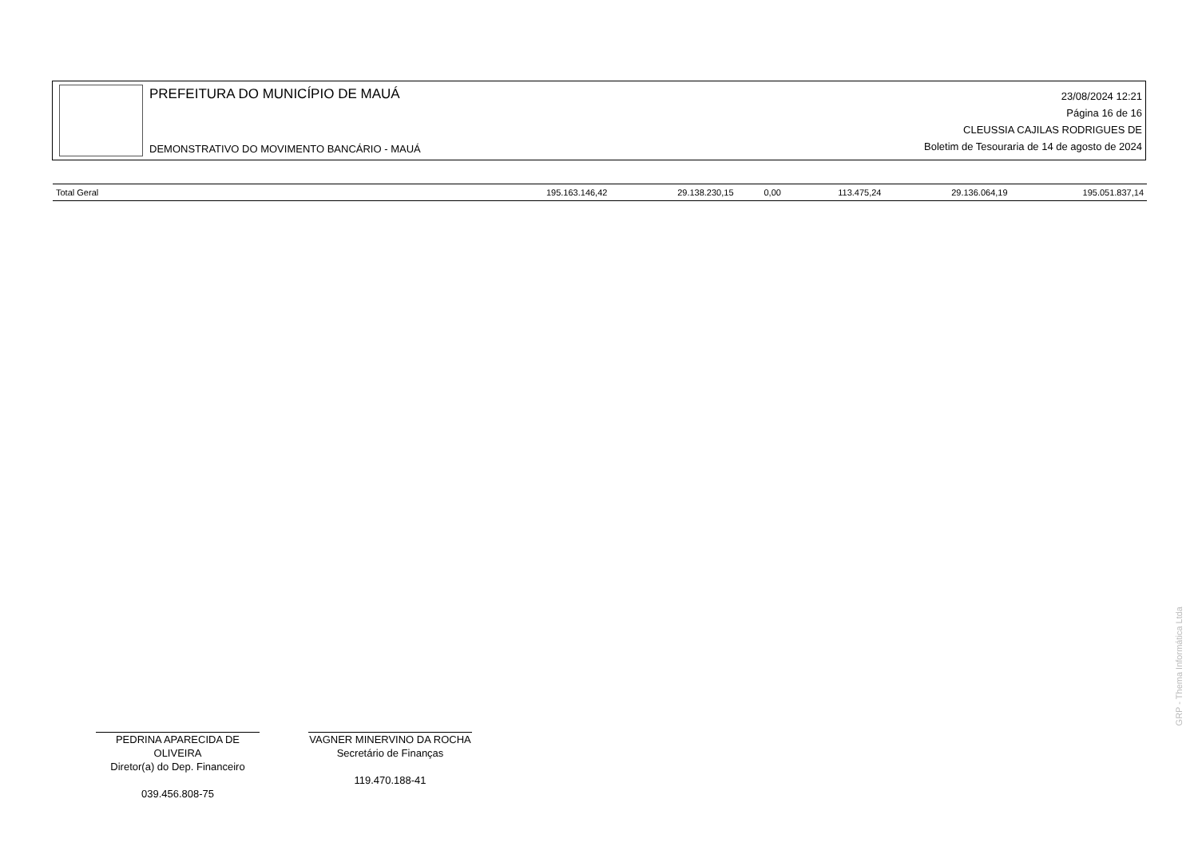PREFEITURA DO MUNICÍPIO DE MAUÁ
DEMONSTRATIVO DO MOVIMENTO BANCÁRIO - MAUÁ
23/08/2024 12:21
Página 16 de 16
CLEUSSIA CAJILAS RODRIGUES DE
Boletim de Tesouraria de 14 de agosto de 2024
| Total Geral | 195.163.146,42 | 29.138.230,15 | 0,00 | 113.475,24 | 29.136.064,19 | 195.051.837,14 |
PEDRINA APARECIDA DE OLIVEIRA
Diretor(a) do Dep. Financeiro
039.456.808-75
VAGNER MINERVINO DA ROCHA
Secretário de Finanças
119.470.188-41
GRP - Thema Informática Ltda